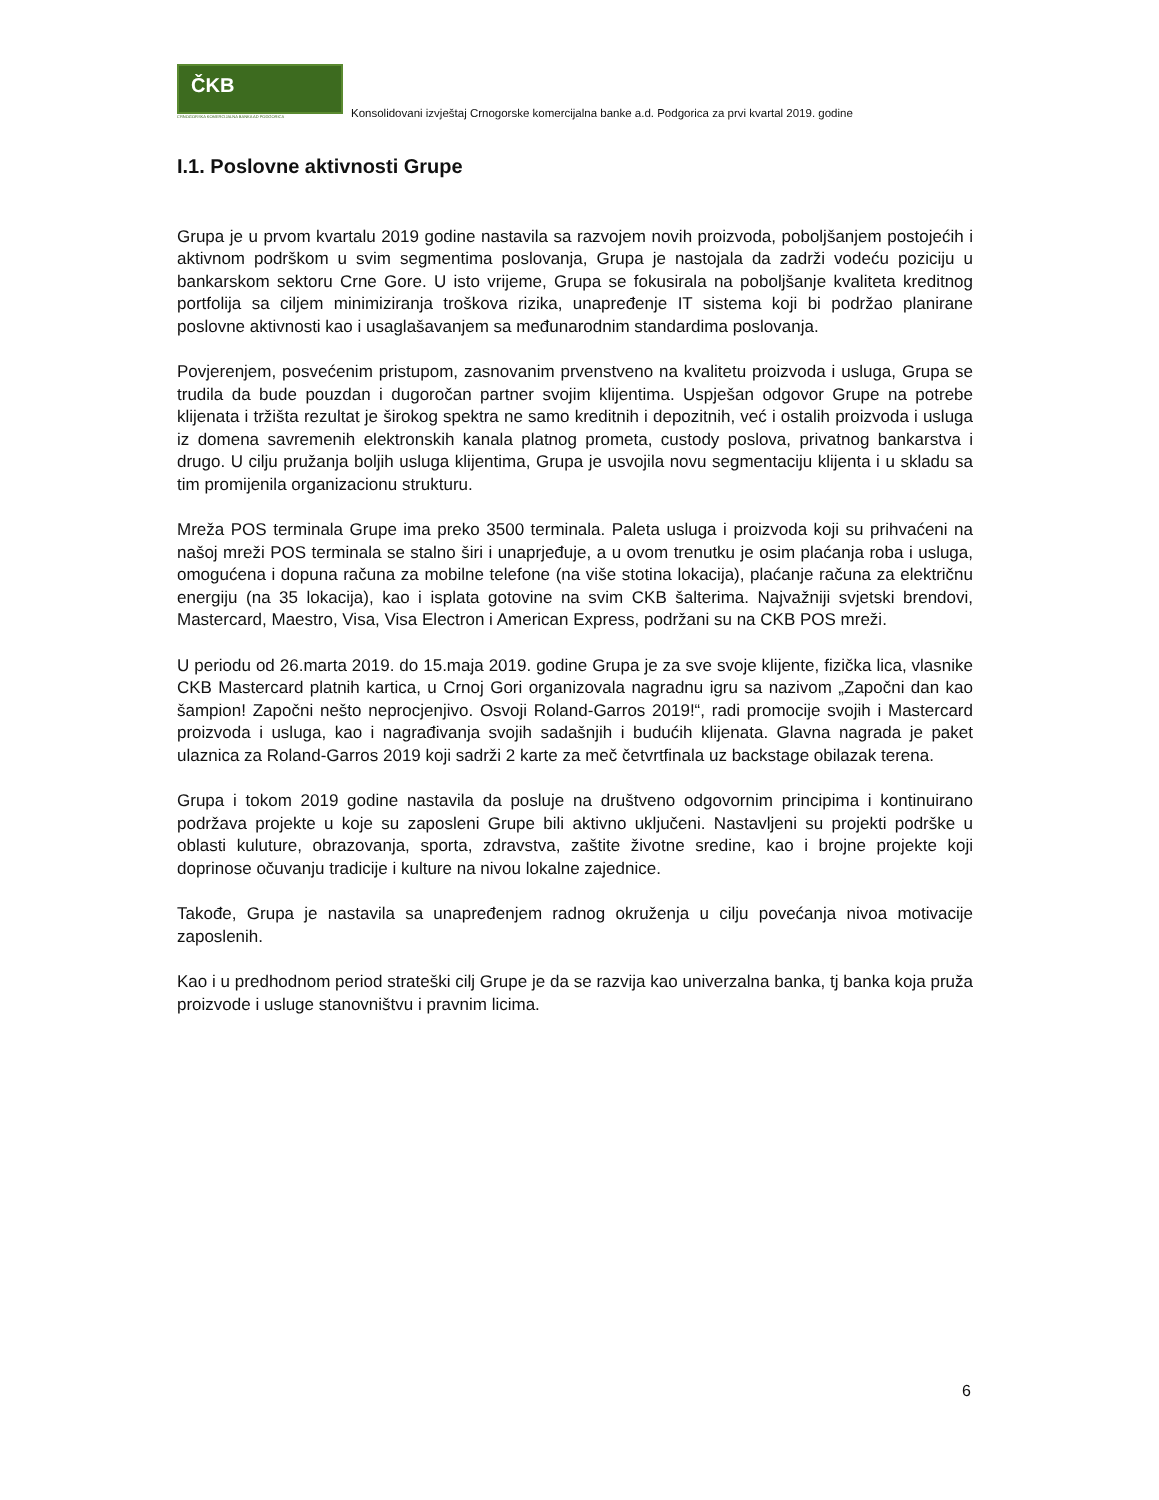ČKB
CRNOGORSKA KOMERCIJALNA BANKA AD PODGORICA
Konsolidovani izvještaj Crnogorske komercijalna banke a.d. Podgorica za prvi kvartal 2019. godine
I.1. Poslovne aktivnosti Grupe
Grupa je u prvom kvartalu 2019 godine nastavila sa razvojem novih proizvoda, poboljšanjem postojećih i aktivnom podrškom u svim segmentima poslovanja, Grupa je nastojala da zadrži vodeću poziciju u bankarskom sektoru Crne Gore. U isto vrijeme, Grupa se fokusirala na poboljšanje kvaliteta kreditnog portfolija sa ciljem minimiziranja troškova rizika, unapređenje IT sistema koji bi podržao planirane poslovne aktivnosti kao i usaglašavanjem sa međunarodnim standardima poslovanja.
Povjerenjem, posvećenim pristupom, zasnovanim prvenstveno na kvalitetu proizvoda i usluga, Grupa se trudila da bude pouzdan i dugoročan partner svojim klijentima. Uspješan odgovor Grupe na potrebe klijenata i tržišta rezultat je širokog spektra ne samo kreditnih i depozitnih, već i ostalih proizvoda i usluga iz domena savremenih elektronskih kanala platnog prometa, custody poslova, privatnog bankarstva i drugo. U cilju pružanja boljih usluga klijentima, Grupa je usvojila novu segmentaciju klijenta i u skladu sa tim promijenila organizacionu strukturu.
Mreža POS terminala Grupe ima preko 3500 terminala. Paleta usluga i proizvoda koji su prihvaćeni na našoj mreži POS terminala se stalno širi i unaprjeđuje, a u ovom trenutku je osim plaćanja roba i usluga, omogućena i dopuna računa za mobilne telefone (na više stotina lokacija), plaćanje računa za električnu energiju (na 35 lokacija), kao i isplata gotovine na svim CKB šalterima. Najvažniji svjetski brendovi, Mastercard, Maestro, Visa, Visa Electron i American Express, podržani su na CKB POS mreži.
U periodu od 26.marta 2019. do 15.maja 2019. godine Grupa je za sve svoje klijente, fizička lica, vlasnike CKB Mastercard platnih kartica, u Crnoj Gori organizovala nagradnu igru sa nazivom „Započni dan kao šampion! Započni nešto neprocjenjivo. Osvoji Roland-Garros 2019!“, radi promocije svojih i Mastercard proizvoda i usluga, kao i nagrađivanja svojih sadašnjih i budućih klijenata. Glavna nagrada je paket ulaznica za Roland-Garros 2019 koji sadrži 2 karte za meč četvrtfinala uz backstage obilazak terena.
Grupa i tokom 2019 godine nastavila da posluje na društveno odgovornim principima i kontinuirano podržava projekte u koje su zaposleni Grupe bili aktivno uključeni. Nastavljeni su projekti podrške u oblasti kuluture, obrazovanja, sporta, zdravstva, zaštite životne sredine, kao i brojne projekte koji doprinose očuvanju tradicije i kulture na nivou lokalne zajednice.
Takođe, Grupa je nastavila sa unapređenjem radnog okruženja u cilju povećanja nivoa motivacije zaposlenih.
Kao i u predhodnom period strateški cilj Grupe je da se razvija kao univerzalna banka, tj banka koja pruža proizvode i usluge stanovništvu i pravnim licima.
6